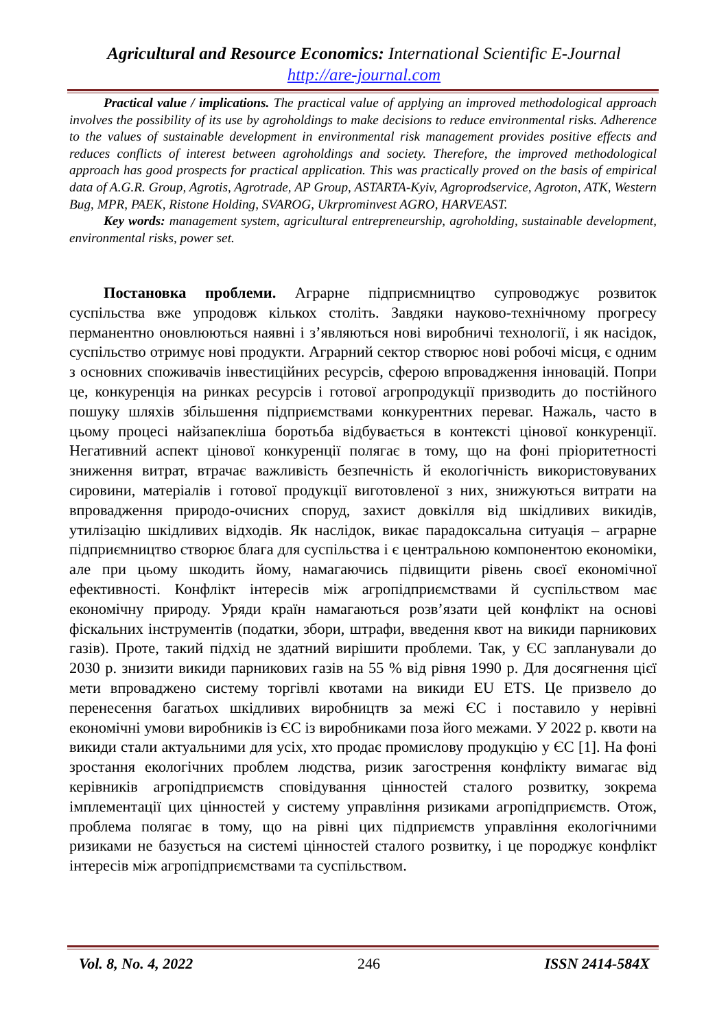Agricultural and Resource Economics: International Scientific E-Journal
http://are-journal.com
Practical value / implications. The practical value of applying an improved methodological approach involves the possibility of its use by agroholdings to make decisions to reduce environmental risks. Adherence to the values of sustainable development in environmental risk management provides positive effects and reduces conflicts of interest between agroholdings and society. Therefore, the improved methodological approach has good prospects for practical application. This was practically proved on the basis of empirical data of A.G.R. Group, Agrotis, Agrotrade, AP Group, ASTARTA-Kyiv, Agroprodservice, Agroton, ATK, Western Bug, MPR, PAEK, Ristone Holding, SVAROG, Ukrprominvest AGRO, HARVEAST.
Key words: management system, agricultural entrepreneurship, agroholding, sustainable development, environmental risks, power set.
Постановка проблеми. Аграрне підприємництво супроводжує розвиток суспільства вже упродовж кількох століть. Завдяки науково-технічному прогресу перманентно оновлюються наявні і з’являються нові виробничі технології, і як насідок, суспільство отримує нові продукти. Аграрний сектор створює нові робочі місця, є одним з основних споживачів інвестиційних ресурсів, сферою впровадження інновацій. Попри це, конкуренція на ринках ресурсів і готової агропродукції призводить до постійного пошуку шляхів збільшення підприємствами конкурентних переваг. Нажаль, часто в цьому процесі найзапекліша боротьба відбувається в контексті цінової конкуренції. Негативний аспект цінової конкуренції полягає в тому, що на фоні пріоритетності зниження витрат, втрачає важливість безпечність й екологічність використовуваних сировини, матеріалів і готової продукції виготовленої з них, знижуються витрати на впровадження природо-очисних споруд, захист довкілля від шкідливих викидів, утилізацію шкідливих відходів. Як наслідок, викає парадоксальна ситуація – аграрне підприємництво створює блага для суспільства і є центральною компонентою економіки, але при цьому шкодить йому, намагаючись підвищити рівень своєї економічної ефективності. Конфлікт інтересів між агропідприємствами й суспільством має економічну природу. Уряди країн намагаються розв’язати цей конфлікт на основі фіскальних інструментів (податки, збори, штрафи, введення квот на викиди парникових газів). Проте, такий підхід не здатний вирішити проблеми. Так, у ЄС запланували до 2030 р. знизити викиди парникових газів на 55 % від рівня 1990 р. Для досягнення цієї мети впроваджено систему торгівлі квотами на викиди EU ETS. Це призвело до перенесення багатьох шкідливих виробництв за межі ЄС і поставило у нерівні економічні умови виробників із ЄС із виробниками поза його межами. У 2022 р. квоти на викиди стали актуальними для усіх, хто продає промислову продукцію у ЄС [1]. На фоні зростання екологічних проблем людства, ризик загострення конфлікту вимагає від керівників агропідприємств сповідування цінностей сталого розвитку, зокрема імплементації цих цінностей у систему управління ризиками агропідприємств. Отож, проблема полягає в тому, що на рівні цих підприємств управління екологічними ризиками не базується на системі цінностей сталого розвитку, і це породжує конфлікт інтересів між агропідприємствами та суспільством.
Vol. 8, No. 4, 2022 246 ISSN 2414-584X